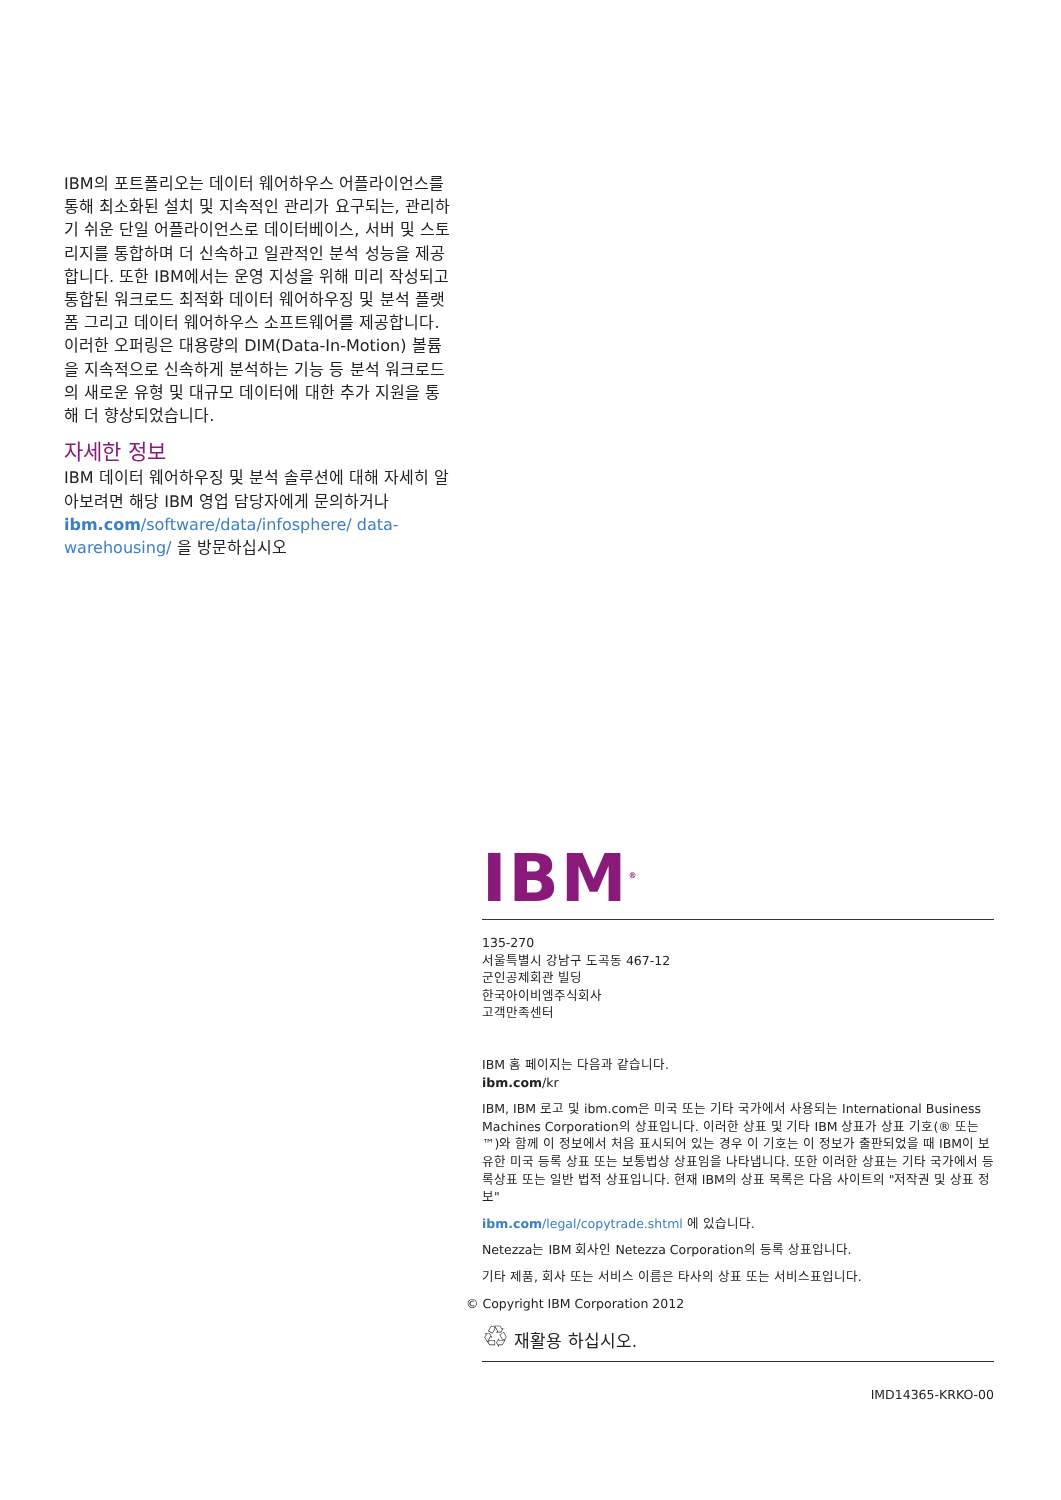IBM의 포트폴리오는 데이터 웨어하우스 어플라이언스를 통해 최소화된 설치 및 지속적인 관리가 요구되는, 관리하기 쉬운 단일 어플라이언스로 데이터베이스, 서버 및 스토리지를 통합하며 더 신속하고 일관적인 분석 성능을 제공합니다. 또한 IBM에서는 운영 지성을 위해 미리 작성되고 통합된 워크로드 최적화 데이터 웨어하우징 및 분석 플랫폼 그리고 데이터 웨어하우스 소프트웨어를 제공합니다. 이러한 오퍼링은 대용량의 DIM(Data-In-Motion) 볼륨을 지속적으로 신속하게 분석하는 기능 등 분석 워크로드의 새로운 유형 및 대규모 데이터에 대한 추가 지원을 통해 더 향상되었습니다.
자세한 정보
IBM 데이터 웨어하우징 및 분석 솔루션에 대해 자세히 알아보려면 해당 IBM 영업 담당자에게 문의하거나 ibm.com/software/data/infosphere/ data-warehousing/ 을 방문하십시오
IBM<sup>®</sup>
135-270
서울특별시 강남구 도곡동 467-12
군인공제회관 빌딩
한국아이비엠주식회사
고객만족센터
IBM 홈 페이지는 다음과 같습니다.
ibm.com/kr
IBM, IBM 로고 및 ibm.com은 미국 또는 기타 국가에서 사용되는 International Business Machines Corporation의 상표입니다. 이러한 상표 및 기타 IBM 상표가 상표 기호(® 또는 ™)와 함께 이 정보에서 처음 표시되어 있는 경우 이 기호는 이 정보가 출판되었을 때 IBM이 보유한 미국 등록 상표 또는 보통법상 상표임을 나타냅니다. 또한 이러한 상표는 기타 국가에서 등록상표 또는 일반 법적 상표입니다. 현재 IBM의 상표 목록은 다음 사이트의 "저작권 및 상표 정보"
ibm.com/legal/copytrade.shtml 에 있습니다.
Netezza는 IBM 회사인 Netezza Corporation의 등록 상표입니다.
기타 제품, 회사 또는 서비스 이름은 타사의 상표 또는 서비스표입니다.
© Copyright IBM Corporation 2012
♲ 재활용 하십시오.
IMD14365-KRKO-00